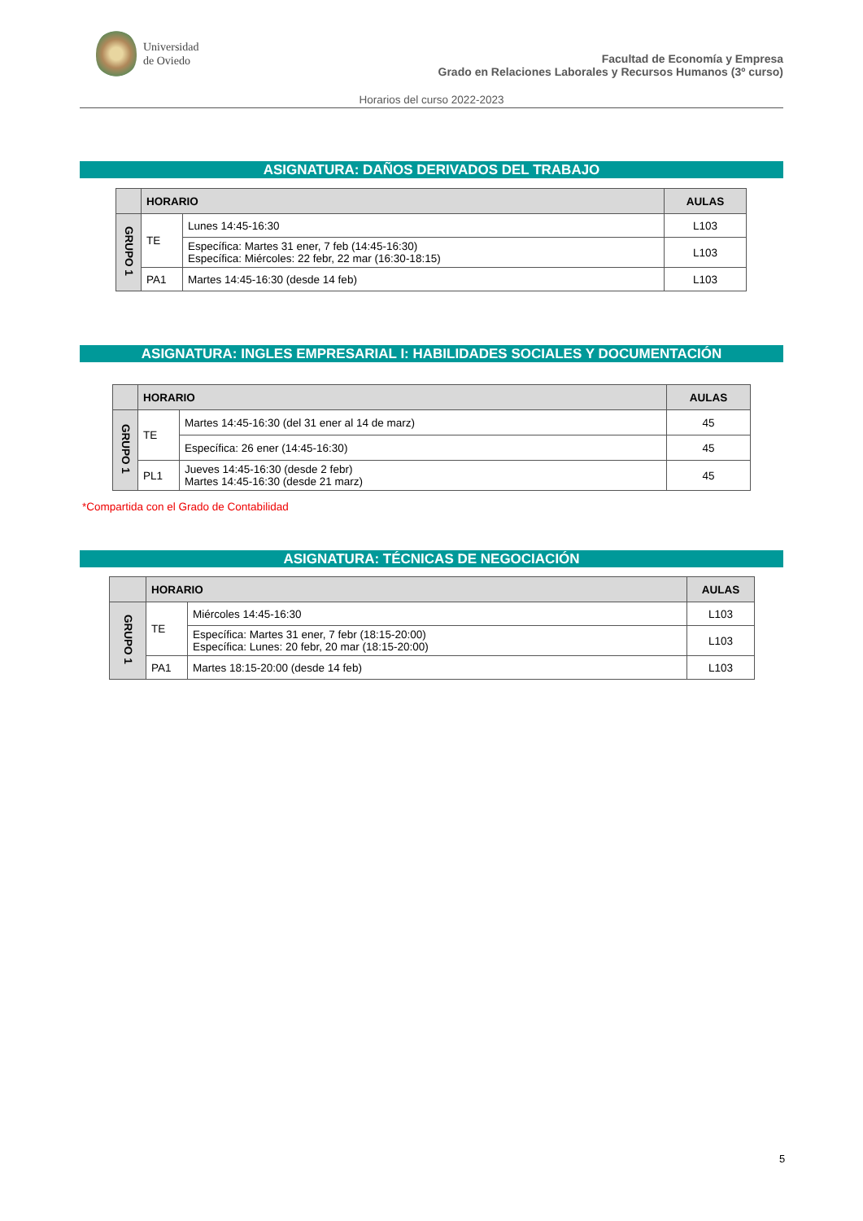Universidad
de Oviedo
Facultad de Economía y Empresa
Grado en Relaciones Laborales y Recursos Humanos (3º curso)
Horarios del curso 2022-2023
ASIGNATURA: DAÑOS DERIVADOS DEL TRABAJO
| | HORARIO | | AULAS |
| --- | --- | --- | --- |
| GRUPO 1 | TE | Lunes 14:45-16:30 | L103 |
| | | Específica: Martes 31 ener, 7 feb (14:45-16:30) Específica: Miércoles: 22 febr, 22 mar (16:30-18:15) | L103 |
| | PA1 | Martes 14:45-16:30 (desde 14 feb) | L103 |
ASIGNATURA: INGLES EMPRESARIAL I: HABILIDADES SOCIALES Y DOCUMENTACIÓN
| | HORARIO | | AULAS |
| --- | --- | --- | --- |
| GRUPO 1 | TE | Martes 14:45-16:30 (del 31 ener al 14 de marz) | 45 |
| | | Específica: 26 ener (14:45-16:30) | 45 |
| | PL1 | Jueves 14:45-16:30 (desde 2 febr) Martes 14:45-16:30 (desde 21 marz) | 45 |
*Compartida con el Grado de Contabilidad
ASIGNATURA: TÉCNICAS DE NEGOCIACIÓN
| | HORARIO | | AULAS |
| --- | --- | --- | --- |
| GRUPO 1 | TE | Miércoles 14:45-16:30 | L103 |
| | | Específica: Martes 31 ener, 7 febr (18:15-20:00) Específica: Lunes: 20 febr, 20 mar (18:15-20:00) | L103 |
| | PA1 | Martes 18:15-20:00 (desde 14 feb) | L103 |
5